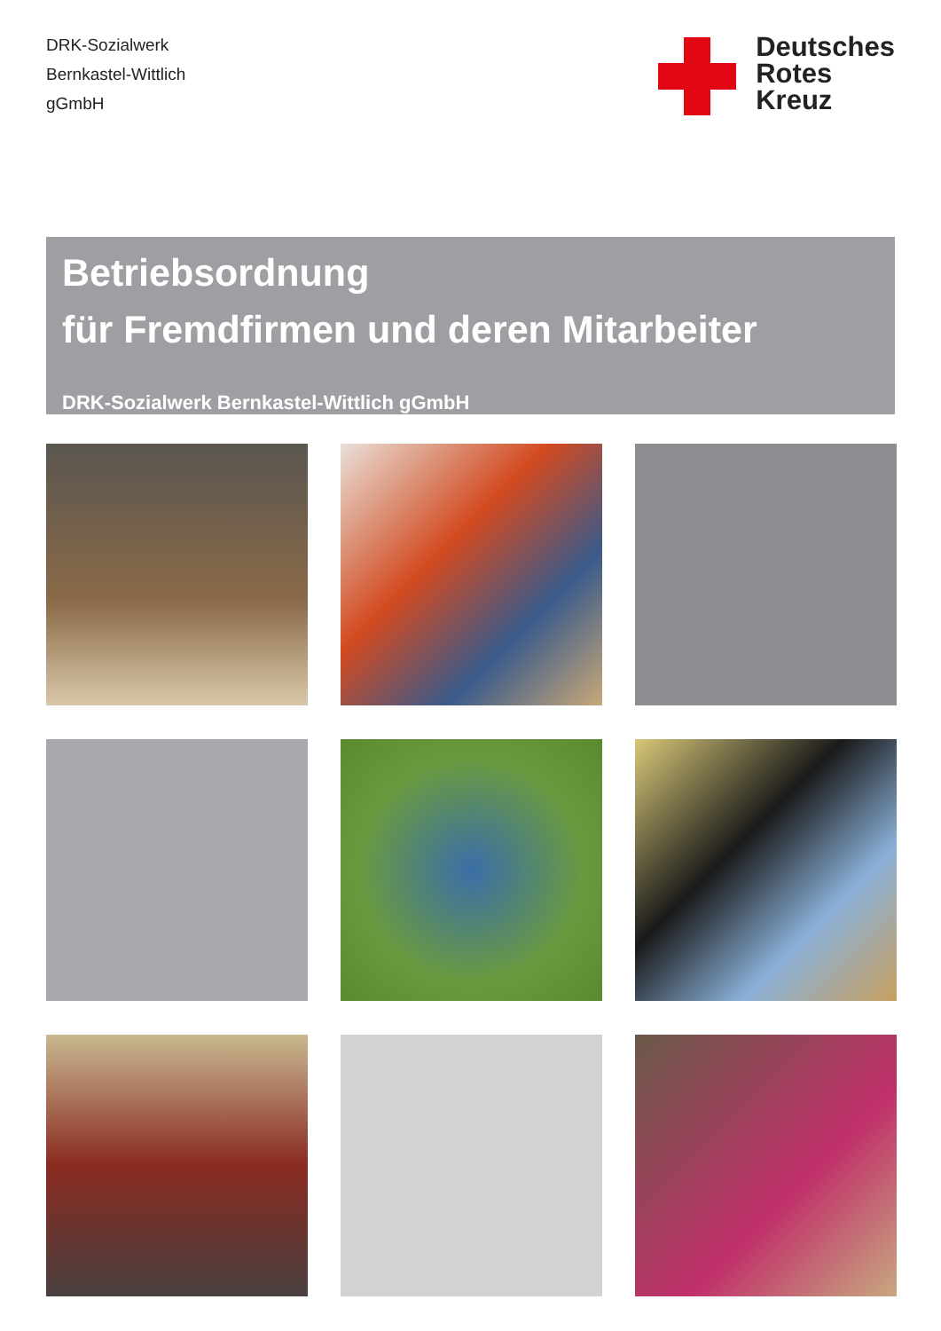DRK-Sozialwerk
Bernkastel-Wittlich
gGmbH
Deutsches
Rotes
Kreuz
Betriebsordnung
für Fremdfirmen und deren Mitarbeiter
DRK-Sozialwerk Bernkastel-Wittlich gGmbH